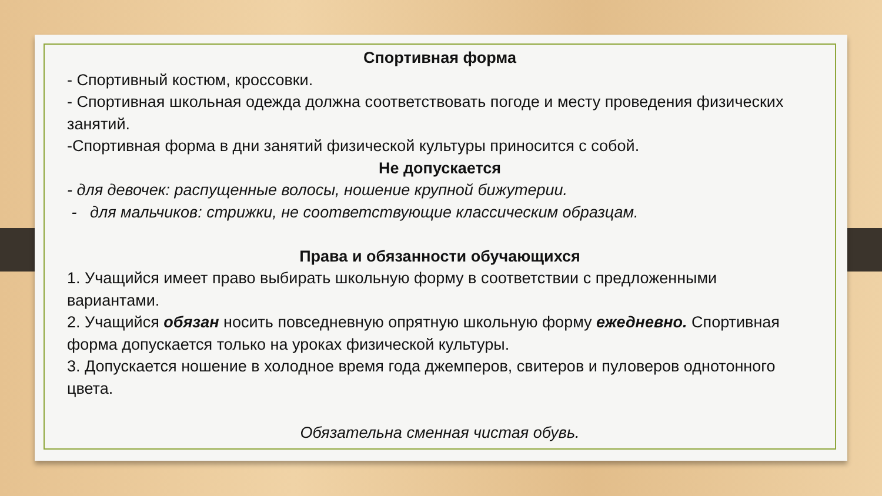Спортивная форма
- Спортивный костюм, кроссовки.
- Спортивная школьная одежда должна соответствовать погоде и месту проведения физических занятий.
-Спортивная форма в дни занятий физической культуры приносится с собой.
Не допускается
- для девочек: распущенные волосы, ношение крупной бижутерии.
- для мальчиков: стрижки, не соответствующие классическим образцам.
Права и обязанности обучающихся
1. Учащийся имеет право выбирать школьную форму в соответствии с предложенными вариантами.
2. Учащийся обязан носить повседневную опрятную школьную форму ежедневно. Спортивная форма допускается только на уроках физической культуры.
3. Допускается ношение в холодное время года джемперов, свитеров и пуловеров однотонного цвета.
Обязательна сменная чистая обувь.